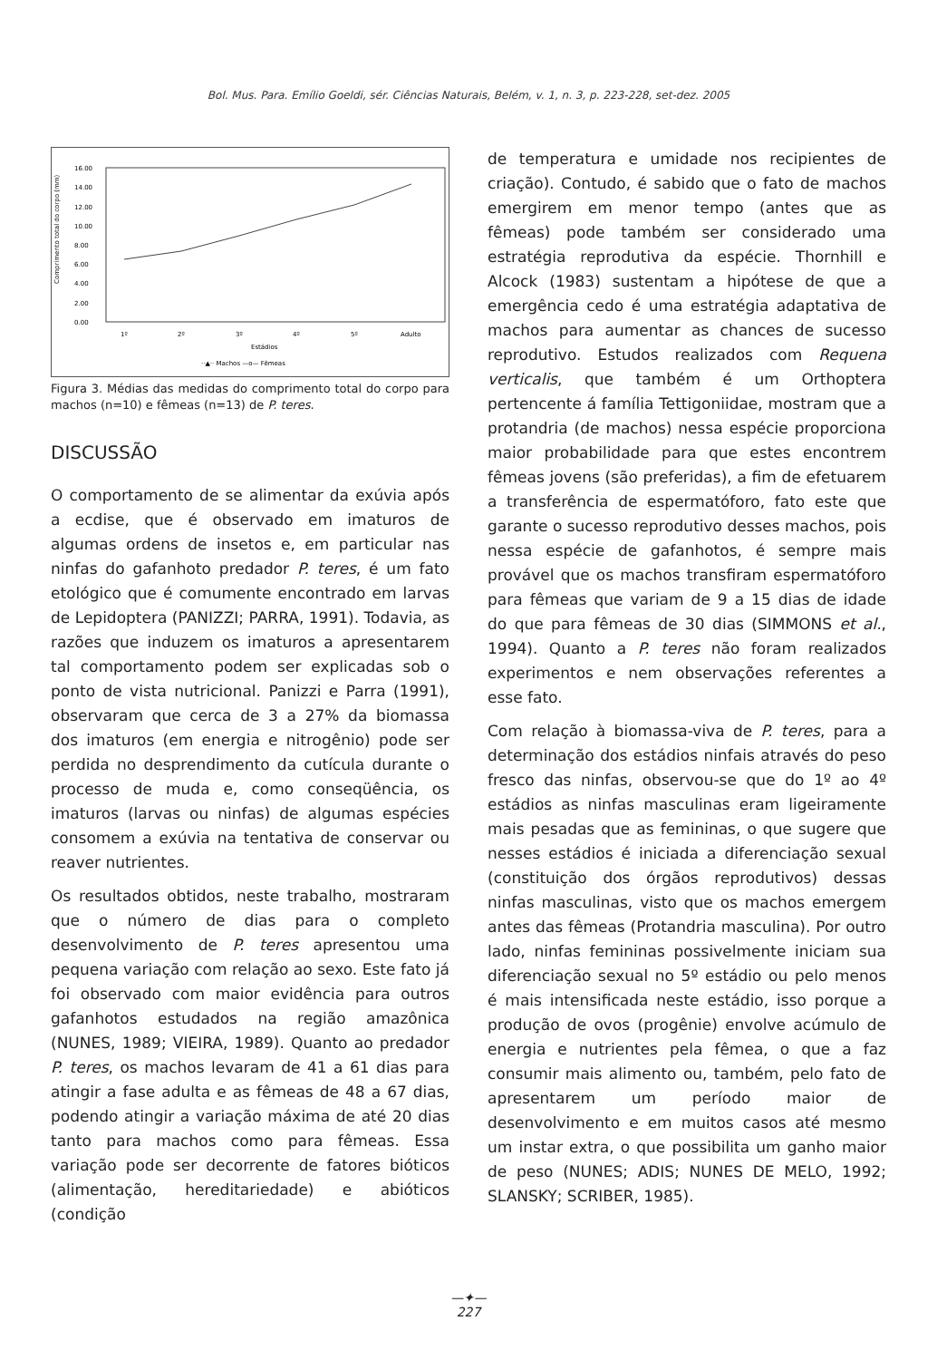Bol. Mus. Para. Emílio Goeldi, sér. Ciências Naturais, Belém, v. 1, n. 3, p. 223-228, set-dez. 2005
Comprimento total do corpo (mm)
16.00
14.00
12.00
10.00
8.00
6.00
4.00
2.00
0.00
1º
2º
3º
4º
5º
Adulto
Estádios
··▲·· Machos —o— Fêmeas
Figura 3. Médias das medidas do comprimento total do corpo para machos (n=10) e fêmeas (n=13) de P. teres.
DISCUSSÃO
O comportamento de se alimentar da exúvia após a ecdise, que é observado em imaturos de algumas ordens de insetos e, em particular nas ninfas do gafanhoto predador P. teres, é um fato etológico que é comumente encontrado em larvas de Lepidoptera (PANIZZI; PARRA, 1991). Todavia, as razões que induzem os imaturos a apresentarem tal comportamento podem ser explicadas sob o ponto de vista nutricional. Panizzi e Parra (1991), observaram que cerca de 3 a 27% da biomassa dos imaturos (em energia e nitrogênio) pode ser perdida no desprendimento da cutícula durante o processo de muda e, como conseqüência, os imaturos (larvas ou ninfas) de algumas espécies consomem a exúvia na tentativa de conservar ou reaver nutrientes.
Os resultados obtidos, neste trabalho, mostraram que o número de dias para o completo desenvolvimento de P. teres apresentou uma pequena variação com relação ao sexo. Este fato já foi observado com maior evidência para outros gafanhotos estudados na região amazônica (NUNES, 1989; VIEIRA, 1989). Quanto ao predador P. teres, os machos levaram de 41 a 61 dias para atingir a fase adulta e as fêmeas de 48 a 67 dias, podendo atingir a variação máxima de até 20 dias tanto para machos como para fêmeas. Essa variação pode ser decorrente de fatores bióticos (alimentação, hereditariedade) e abióticos (condição
de temperatura e umidade nos recipientes de criação). Contudo, é sabido que o fato de machos emergirem em menor tempo (antes que as fêmeas) pode também ser considerado uma estratégia reprodutiva da espécie. Thornhill e Alcock (1983) sustentam a hipótese de que a emergência cedo é uma estratégia adaptativa de machos para aumentar as chances de sucesso reprodutivo. Estudos realizados com Requena verticalis, que também é um Orthoptera pertencente á família Tettigoniidae, mostram que a protandria (de machos) nessa espécie proporciona maior probabilidade para que estes encontrem fêmeas jovens (são preferidas), a fim de efetuarem a transferência de espermatóforo, fato este que garante o sucesso reprodutivo desses machos, pois nessa espécie de gafanhotos, é sempre mais provável que os machos transfiram espermatóforo para fêmeas que variam de 9 a 15 dias de idade do que para fêmeas de 30 dias (SIMMONS et al., 1994). Quanto a P. teres não foram realizados experimentos e nem observações referentes a esse fato.
Com relação à biomassa-viva de P. teres, para a determinação dos estádios ninfais através do peso fresco das ninfas, observou-se que do 1º ao 4º estádios as ninfas masculinas eram ligeiramente mais pesadas que as femininas, o que sugere que nesses estádios é iniciada a diferenciação sexual (constituição dos órgãos reprodutivos) dessas ninfas masculinas, visto que os machos emergem antes das fêmeas (Protandria masculina). Por outro lado, ninfas femininas possivelmente iniciam sua diferenciação sexual no 5º estádio ou pelo menos é mais intensificada neste estádio, isso porque a produção de ovos (progênie) envolve acúmulo de energia e nutrientes pela fêmea, o que a faz consumir mais alimento ou, também, pelo fato de apresentarem um período maior de desenvolvimento e em muitos casos até mesmo um instar extra, o que possibilita um ganho maior de peso (NUNES; ADIS; NUNES DE MELO, 1992; SLANSKY; SCRIBER, 1985).
—✦—
227